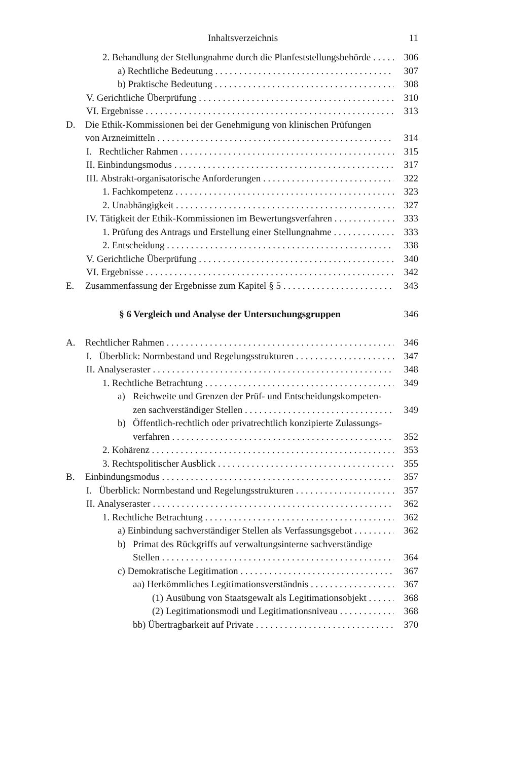Inhaltsverzeichnis 11
2. Behandlung der Stellungnahme durch die Planfeststellungsbehörde
306
a) Rechtliche Bedeutung
307
b) Praktische Bedeutung
308
V. Gerichtliche Überprüfung
310
VI. Ergebnisse
313
D. Die Ethik-Kommissionen bei der Genehmigung von klinischen Prüfungen
von Arzneimitteln
314
I. Rechtlicher Rahmen
315
II. Einbindungsmodus
317
III. Abstrakt-organisatorische Anforderungen
322
1. Fachkompetenz
323
2. Unabhängigkeit
327
IV. Tätigkeit der Ethik-Kommissionen im Bewertungsverfahren
333
1. Prüfung des Antrags und Erstellung einer Stellungnahme
333
2. Entscheidung
338
V. Gerichtliche Überprüfung
340
VI. Ergebnisse
342
E. Zusammenfassung der Ergebnisse zum Kapitel § 5
343
§ 6 Vergleich und Analyse der Untersuchungsgruppen
346
A. Rechtlicher Rahmen
346
I. Überblick: Normbestand und Regelungsstrukturen
347
II. Analyseraster
348
1. Rechtliche Betrachtung
349
a) Reichweite und Grenzen der Prüf- und Entscheidungskompeten-
zen sachverständiger Stellen
349
b) Öffentlich-rechtlich oder privatrechtlich konzipierte Zulassungs-
verfahren
352
2. Kohärenz
353
3. Rechtspolitischer Ausblick
355
B. Einbindungsmodus
357
I. Überblick: Normbestand und Regelungsstrukturen
357
II. Analyseraster
362
1. Rechtliche Betrachtung
362
a) Einbindung sachverständiger Stellen als Verfassungsgebot
362
b) Primat des Rückgriffs auf verwaltungsinterne sachverständige
Stellen
364
c) Demokratische Legitimation
367
aa) Herkömmliches Legitimationsverständnis
367
(1) Ausübung von Staatsgewalt als Legitimationsobjekt
368
(2) Legitimationsmodi und Legitimationsniveau
368
bb) Übertragbarkeit auf Private
370